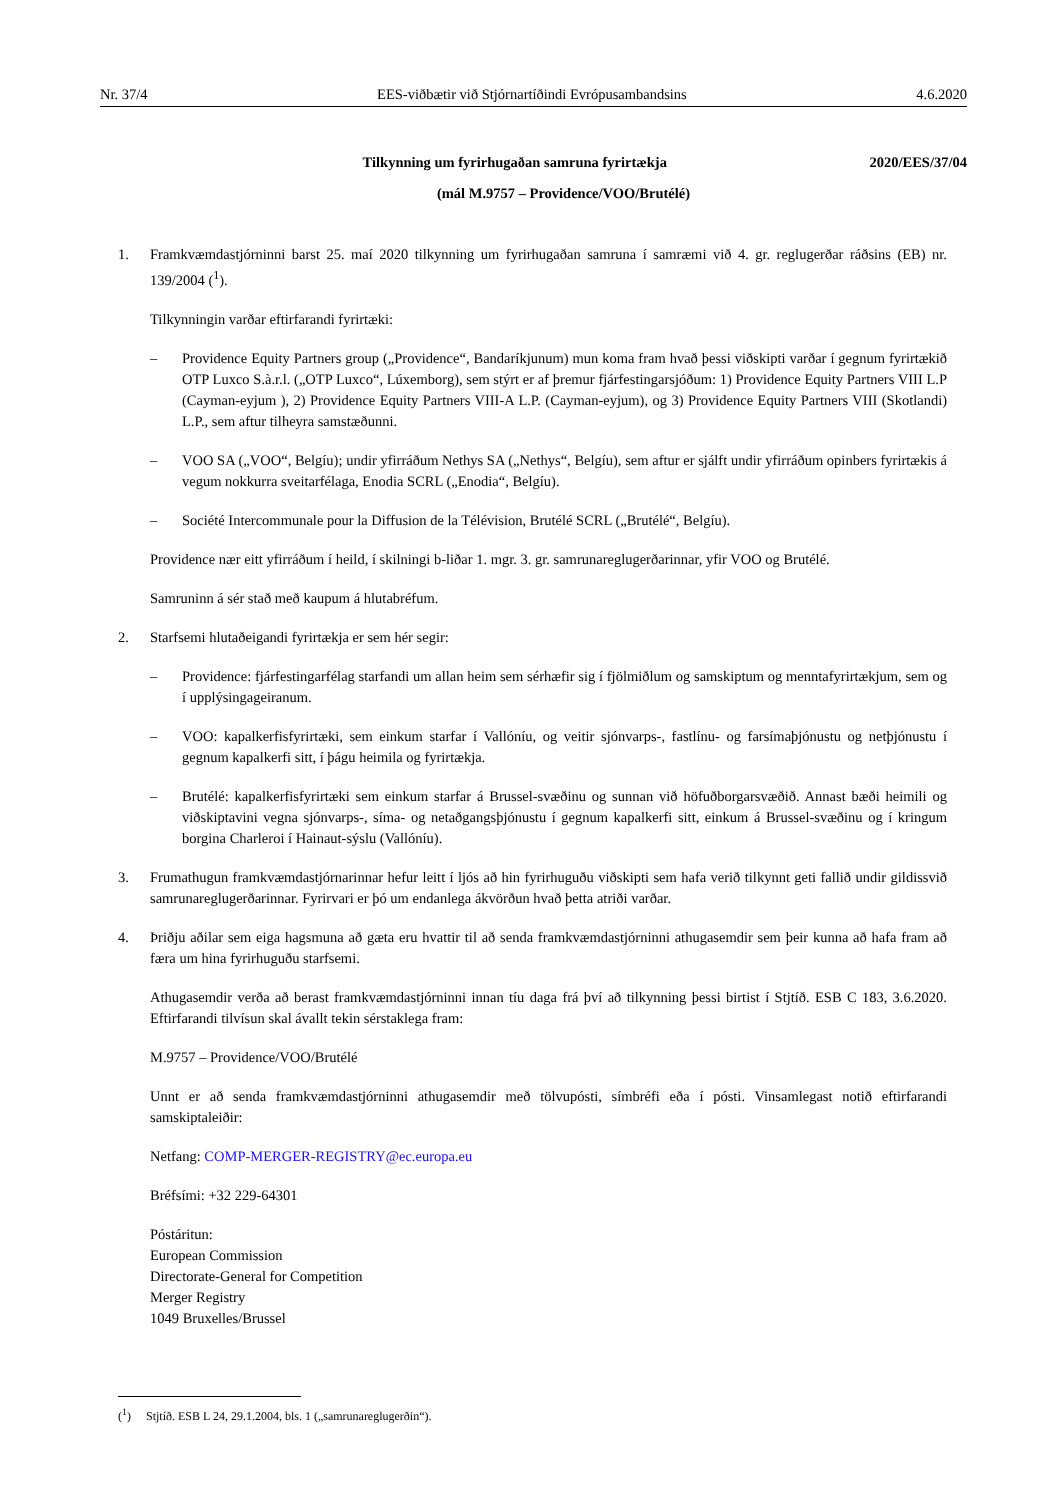Nr. 37/4 EES-viðbætir við Stjórnartíðindi Evrópusambandsins 4.6.2020
Tilkynning um fyrirhugaðan samruna fyrirtækja 2020/EES/37/04
(mál M.9757 – Providence/VOO/Brutélé)
1. Framkvæmdastjórninni barst 25. maí 2020 tilkynning um fyrirhugaðan samruna í samræmi við 4. gr. reglugerðar ráðsins (EB) nr. 139/2004 (<sup>1</sup>).
Tilkynningin varðar eftirfarandi fyrirtæki:
– Providence Equity Partners group („Providence“, Bandaríkjunum) mun koma fram hvað þessi viðskipti varðar í gegnum fyrirtækið OTP Luxco S.à.r.l. („OTP Luxco“, Lúxemborg), sem stýrt er af þremur fjárfestingarsjóðum: 1) Providence Equity Partners VIII L.P (Cayman-eyjum ), 2) Providence Equity Partners VIII-A L.P. (Cayman-eyjum), og 3) Providence Equity Partners VIII (Skotlandi) L.P., sem aftur tilheyra samstæðunni.
– VOO SA („VOO“, Belgíu); undir yfirráðum Nethys SA („Nethys“, Belgíu), sem aftur er sjálft undir yfirráðum opinbers fyrirtækis á vegum nokkurra sveitarfélaga, Enodia SCRL („Enodia“, Belgíu).
– Société Intercommunale pour la Diffusion de la Télévision, Brutélé SCRL („Brutélé“, Belgíu).
Providence nær eitt yfirráðum í heild, í skilningi b-liðar 1. mgr. 3. gr. samrunareglugerðarinnar, yfir VOO og Brutélé.
Samruninn á sér stað með kaupum á hlutabréfum.
2. Starfsemi hlutaðeigandi fyrirtækja er sem hér segir:
– Providence: fjárfestingarfélag starfandi um allan heim sem sérhæfir sig í fjölmiðlum og samskiptum og mennta­fyrirtækjum, sem og í upplýsingageiranum.
– VOO: kapalkerfisfyrirtæki, sem einkum starfar í Vallóníu, og veitir sjónvarps-, fastlínu- og farsímaþjónustu og netþjónustu í gegnum kapalkerfi sitt, í þágu heimila og fyrirtækja.
– Brutélé: kapalkerfisfyrirtæki sem einkum starfar á Brussel-svæðinu og sunnan við höfuðborgarsvæðið. Annast bæði heimili og viðskiptavini vegna sjónvarps-, síma- og netaðgangsþjónustu í gegnum kapalkerfi sitt, einkum á Brussel-svæðinu og í kringum borgina Charleroi í Hainaut-sýslu (Vallóníu).
3. Frumathugun framkvæmdastjórnarinnar hefur leitt í ljós að hin fyrirhuguðu viðskipti sem hafa verið tilkynnt geti fallið undir gildissvið samrunareglugerðarinnar. Fyrirvari er þó um endanlega ákvörðun hvað þetta atriði varðar.
4. Þriðju aðilar sem eiga hagsmuna að gæta eru hvattir til að senda framkvæmdastjórninni athugasemdir sem þeir kunna að hafa fram að færa um hina fyrirhuguðu starfsemi.
Athugasemdir verða að berast framkvæmdastjórninni innan tíu daga frá því að tilkynning þessi birtist í Stjtíð. ESB C 183, 3.6.2020. Eftirfarandi tilvísun skal ávallt tekin sérstaklega fram:
M.9757 – Providence/VOO/Brutélé
Unnt er að senda framkvæmdastjórninni athugasemdir með tölvupósti, símbréfi eða í pósti. Vinsamlegast notið eftirfarandi samskiptaleiðir:
Netfang: COMP-MERGER-REGISTRY@ec.europa.eu
Bréfsími: +32 229-64301
Póstáritun:
European Commission
Directorate-General for Competition
Merger Registry
1049 Bruxelles/Brussel
(<sup>1</sup>) Stjtíð. ESB L 24, 29.1.2004, bls. 1 („samrunareglugerðin“).